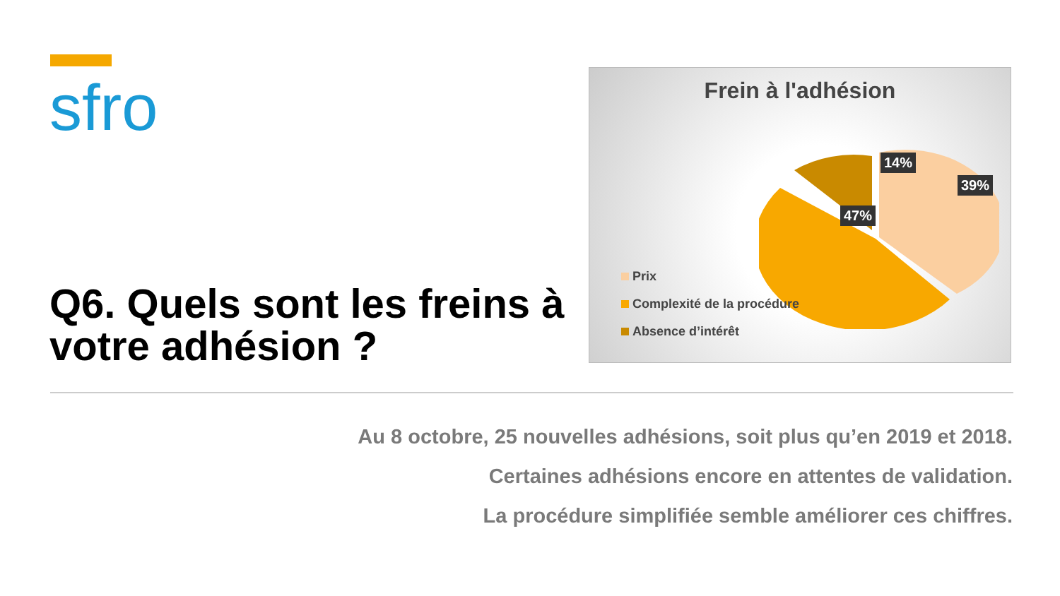sfro
Frein à l'adhésion
47%
14%
39%
Prix
Complexité de la procédure
Absence d’intérêt
Q6. Quels sont les freins à votre adhésion ?
Au 8 octobre, 25 nouvelles adhésions, soit plus qu’en 2019 et 2018.
Certaines adhésions encore en attentes de validation.
La procédure simplifiée semble améliorer ces chiffres.